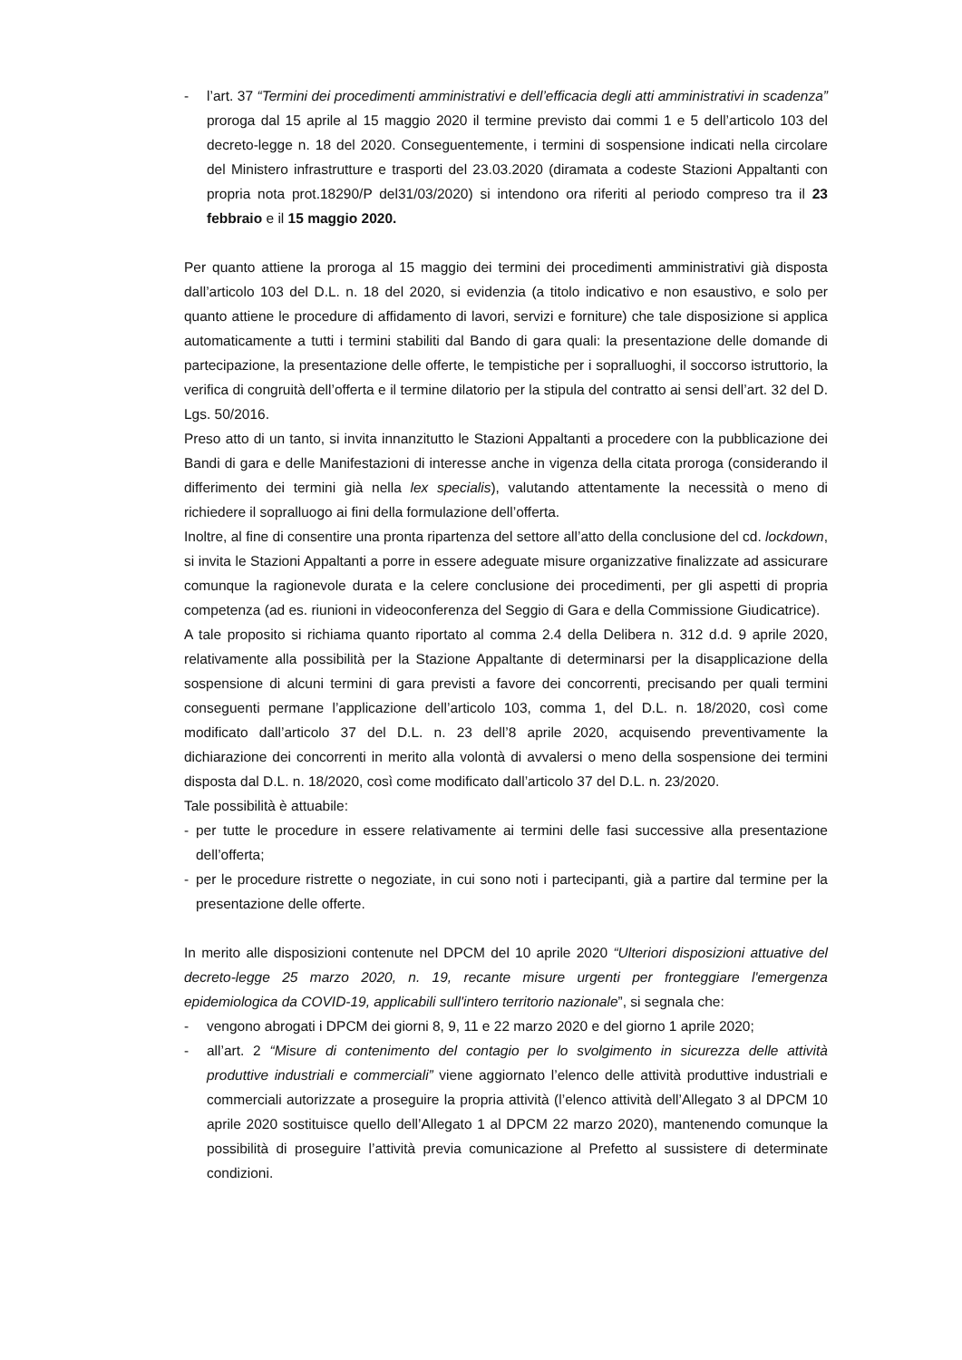- l’art. 37 “Termini dei procedimenti amministrativi e dell’efficacia degli atti amministrativi in scadenza” proroga dal 15 aprile al 15 maggio 2020 il termine previsto dai commi 1 e 5 dell’articolo 103 del decreto-legge n. 18 del 2020. Conseguentemente, i termini di sospensione indicati nella circolare del Ministero infrastrutture e trasporti del 23.03.2020 (diramata a codeste Stazioni Appaltanti con propria nota prot.18290/P del31/03/2020) si intendono ora riferiti al periodo compreso tra il 23 febbraio e il 15 maggio 2020.
Per quanto attiene la proroga al 15 maggio dei termini dei procedimenti amministrativi già disposta dall’articolo 103 del D.L. n. 18 del 2020, si evidenzia (a titolo indicativo e non esaustivo, e solo per quanto attiene le procedure di affidamento di lavori, servizi e forniture) che tale disposizione si applica automaticamente a tutti i termini stabiliti dal Bando di gara quali: la presentazione delle domande di partecipazione, la presentazione delle offerte, le tempistiche per i sopralluoghi, il soccorso istruttorio, la verifica di congruità dell’offerta e il termine dilatorio per la stipula del contratto ai sensi dell’art. 32 del D. Lgs. 50/2016.
Preso atto di un tanto, si invita innanzitutto le Stazioni Appaltanti a procedere con la pubblicazione dei Bandi di gara e delle Manifestazioni di interesse anche in vigenza della citata proroga (considerando il differimento dei termini già nella lex specialis), valutando attentamente la necessità o meno di richiedere il sopralluogo ai fini della formulazione dell’offerta.
Inoltre, al fine di consentire una pronta ripartenza del settore all’atto della conclusione del cd. lockdown, si invita le Stazioni Appaltanti a porre in essere adeguate misure organizzative finalizzate ad assicurare comunque la ragionevole durata e la celere conclusione dei procedimenti, per gli aspetti di propria competenza (ad es. riunioni in videoconferenza del Seggio di Gara e della Commissione Giudicatrice).
A tale proposito si richiama quanto riportato al comma 2.4 della Delibera n. 312 d.d. 9 aprile 2020, relativamente alla possibilità per la Stazione Appaltante di determinarsi per la disapplicazione della sospensione di alcuni termini di gara previsti a favore dei concorrenti, precisando per quali termini conseguenti permane l’applicazione dell’articolo 103, comma 1, del D.L. n. 18/2020, così come modificato dall’articolo 37 del D.L. n. 23 dell’8 aprile 2020, acquisendo preventivamente la dichiarazione dei concorrenti in merito alla volontà di avvalersi o meno della sospensione dei termini disposta dal D.L. n. 18/2020, così come modificato dall’articolo 37 del D.L. n. 23/2020.
Tale possibilità è attuabile:
- per tutte le procedure in essere relativamente ai termini delle fasi successive alla presentazione dell’offerta;
- per le procedure ristrette o negoziate, in cui sono noti i partecipanti, già a partire dal termine per la presentazione delle offerte.
In merito alle disposizioni contenute nel DPCM del 10 aprile 2020 “Ulteriori disposizioni attuative del decreto-legge 25 marzo 2020, n. 19, recante misure urgenti per fronteggiare l'emergenza epidemiologica da COVID-19, applicabili sull'intero territorio nazionale”, si segnala che:
- vengono abrogati i DPCM dei giorni 8, 9, 11 e 22 marzo 2020 e del giorno 1 aprile 2020;
- all’art. 2 “Misure di contenimento del contagio per lo svolgimento in sicurezza delle attività produttive industriali e commerciali” viene aggiornato l’elenco delle attività produttive industriali e commerciali autorizzate a proseguire la propria attività (l’elenco attività dell’Allegato 3 al DPCM 10 aprile 2020 sostituisce quello dell’Allegato 1 al DPCM 22 marzo 2020), mantenendo comunque la possibilità di proseguire l’attività previa comunicazione al Prefetto al sussistere di determinate condizioni.